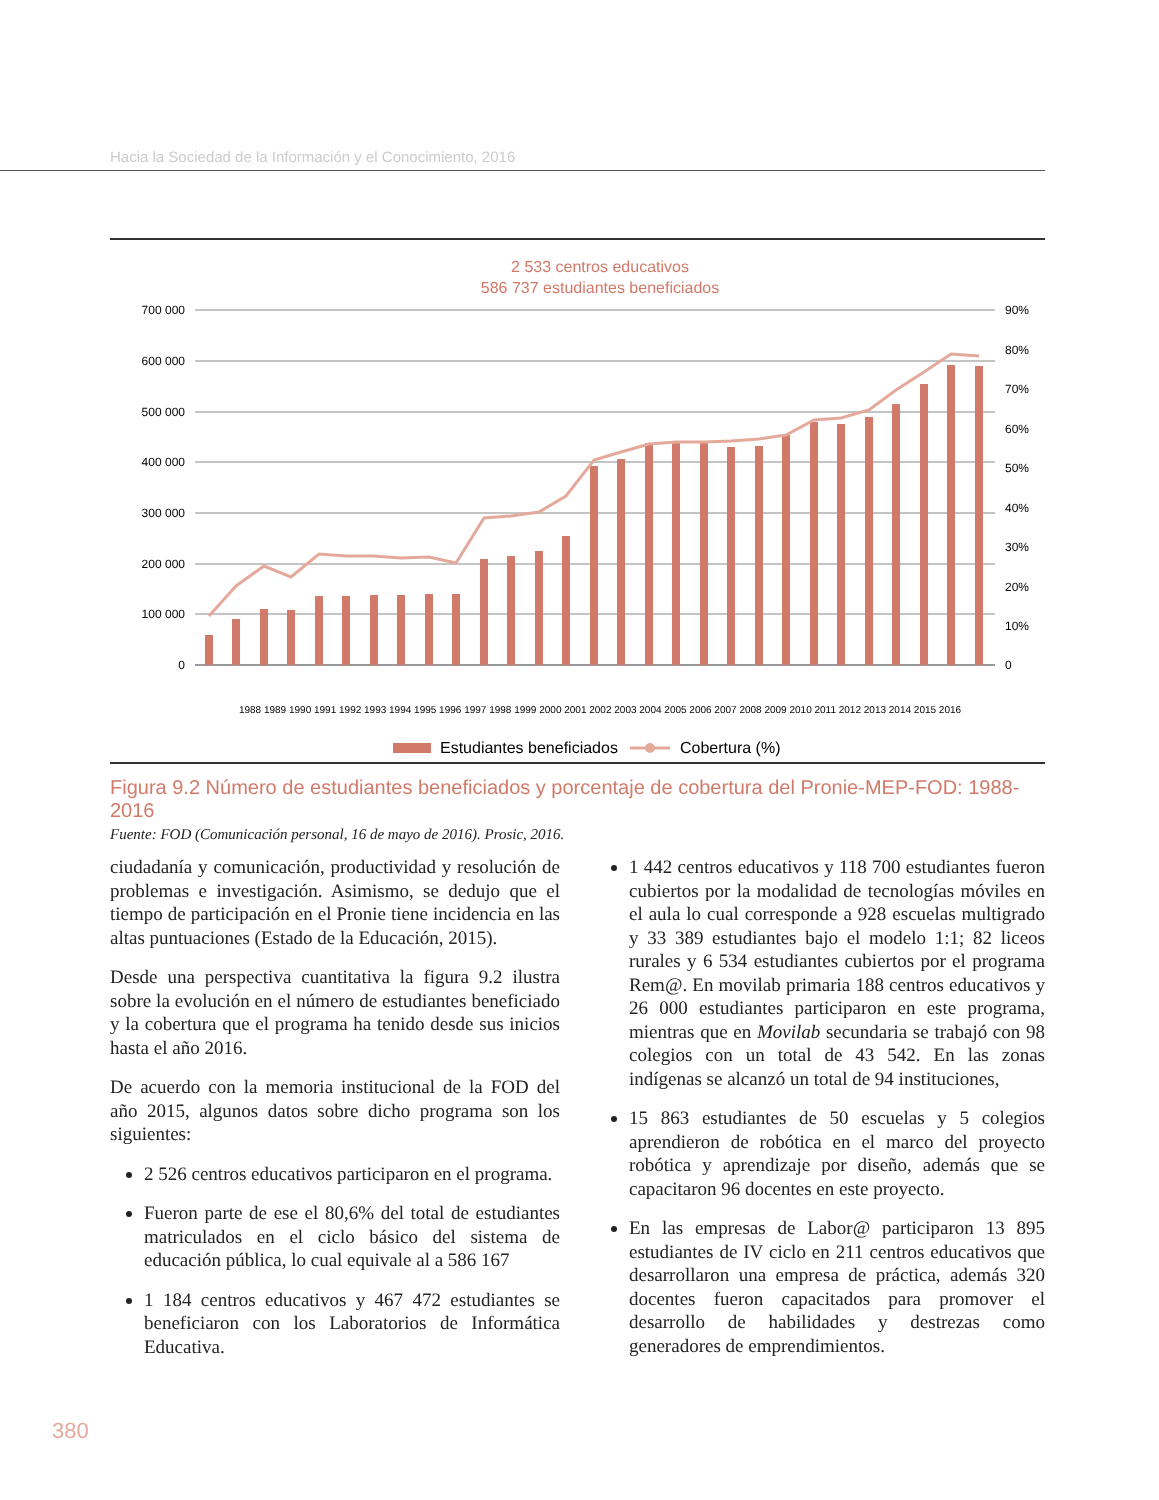Hacia la Sociedad de la Información y el Conocimiento, 2016
2 533 centros educativos
586 737 estudiantes beneficiados
700 000
600 000
500 000
400 000
300 000
200 000
100 000
0
90%
80%
70%
60%
50%
40%
30%
20%
10%
0
1988 1989 1990 1991 1992 1993 1994 1995 1996 1997 1998 1999 2000 2001 2002 2003 2004 2005 2006 2007 2008 2009 2010 2011 2012 2013 2014 2015 2016
Estudiantes beneficiados
Cobertura (%)
Figura 9.2 Número de estudiantes beneficiados y porcentaje de cobertura del Pronie-MEP-FOD: 1988-2016
Fuente: FOD (Comunicación personal, 16 de mayo de 2016). Prosic, 2016.
ciudadanía y comunicación, productividad y resolución de problemas e investigación. Asimismo, se dedujo que el tiempo de participación en el Pronie tiene incidencia en las altas puntuaciones (Estado de la Educación, 2015).
Desde una perspectiva cuantitativa la figura 9.2 ilustra sobre la evolución en el número de estudiantes beneficiado y la cobertura que el programa ha tenido desde sus inicios hasta el año 2016.
De acuerdo con la memoria institucional de la FOD del año 2015, algunos datos sobre dicho programa son los siguientes:
2 526 centros educativos participaron en el programa.
Fueron parte de ese el 80,6% del total de estudiantes matriculados en el ciclo básico del sistema de educación pública, lo cual equivale al a 586 167
1 184 centros educativos y 467 472 estudiantes se beneficiaron con los Laboratorios de Informática Educativa.
1 442 centros educativos y 118 700 estudiantes fueron cubiertos por la modalidad de tecnologías móviles en el aula lo cual corresponde a 928 escuelas multigrado y 33 389 estudiantes bajo el modelo 1:1; 82 liceos rurales y 6 534 estudiantes cubiertos por el programa Rem@. En movilab primaria 188 centros educativos y 26 000 estudiantes participaron en este programa, mientras que en Movilab secundaria se trabajó con 98 colegios con un total de 43 542. En las zonas indígenas se alcanzó un total de 94 instituciones,
15 863 estudiantes de 50 escuelas y 5 colegios aprendieron de robótica en el marco del proyecto robótica y aprendizaje por diseño, además que se capacitaron 96 docentes en este proyecto.
En las empresas de Labor@ participaron 13 895 estudiantes de IV ciclo en 211 centros educativos que desarrollaron una empresa de práctica, además 320 docentes fueron capacitados para promover el desarrollo de habilidades y destrezas como generadores de emprendimientos.
380